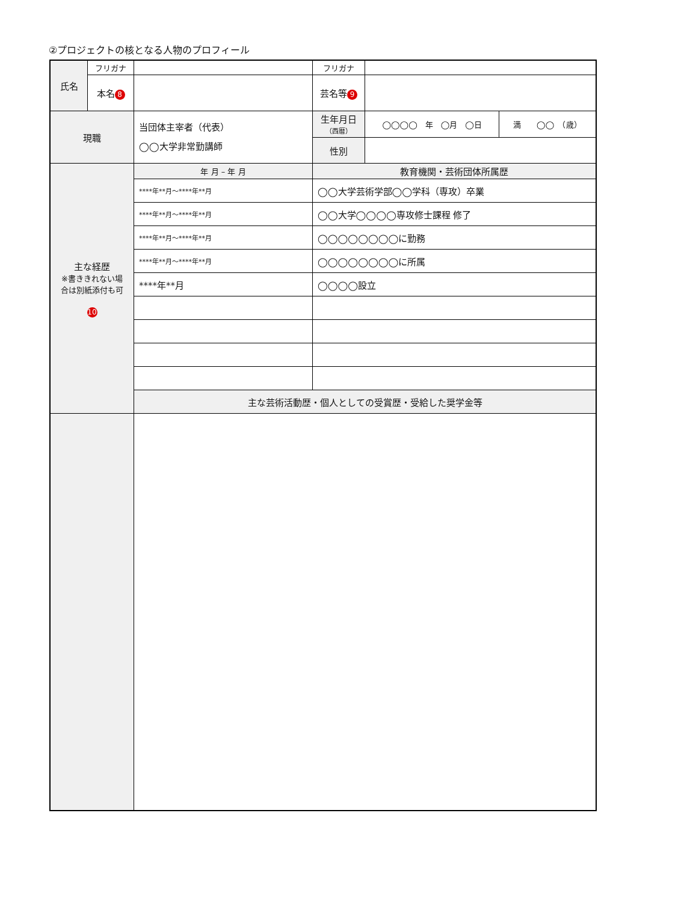②プロジェクトの核となる人物のプロフィール
| 氏名 | フリガナ | | フリガナ | | |
| | 本名 8 | | 芸名等 9 | | |
| 現職 | | 当団体主宰者（代表） ◯◯大学非常勤講師 | 生年月日 （西暦） | ◯◯◯◯ 年 ◯月 ◯日 | 満 ◯◯ （歳） |
| | | | 性別 | | |
| 主な経歴 ※書ききれない場 合は別紙添付も可 10 | | 年 月 – 年 月 | 教育機関・芸術団体所属歴 | | |
| | | ****年**月～****年**月 | ◯◯大学芸術学部◯◯学科（専攻）卒業 | | |
| | | ****年**月～****年**月 | ◯◯大学◯◯◯◯専攻修士課程 修了 | | |
| | | ****年**月～****年**月 | ◯◯◯◯◯◯◯◯に勤務 | | |
| | | ****年**月～****年**月 | ◯◯◯◯◯◯◯◯に所属 | | |
| | | ****年**月 | ◯◯◯◯設立 | | |
| | | 主な芸術活動歴・個人としての受賞歴・受給した奨学金等 | | | |